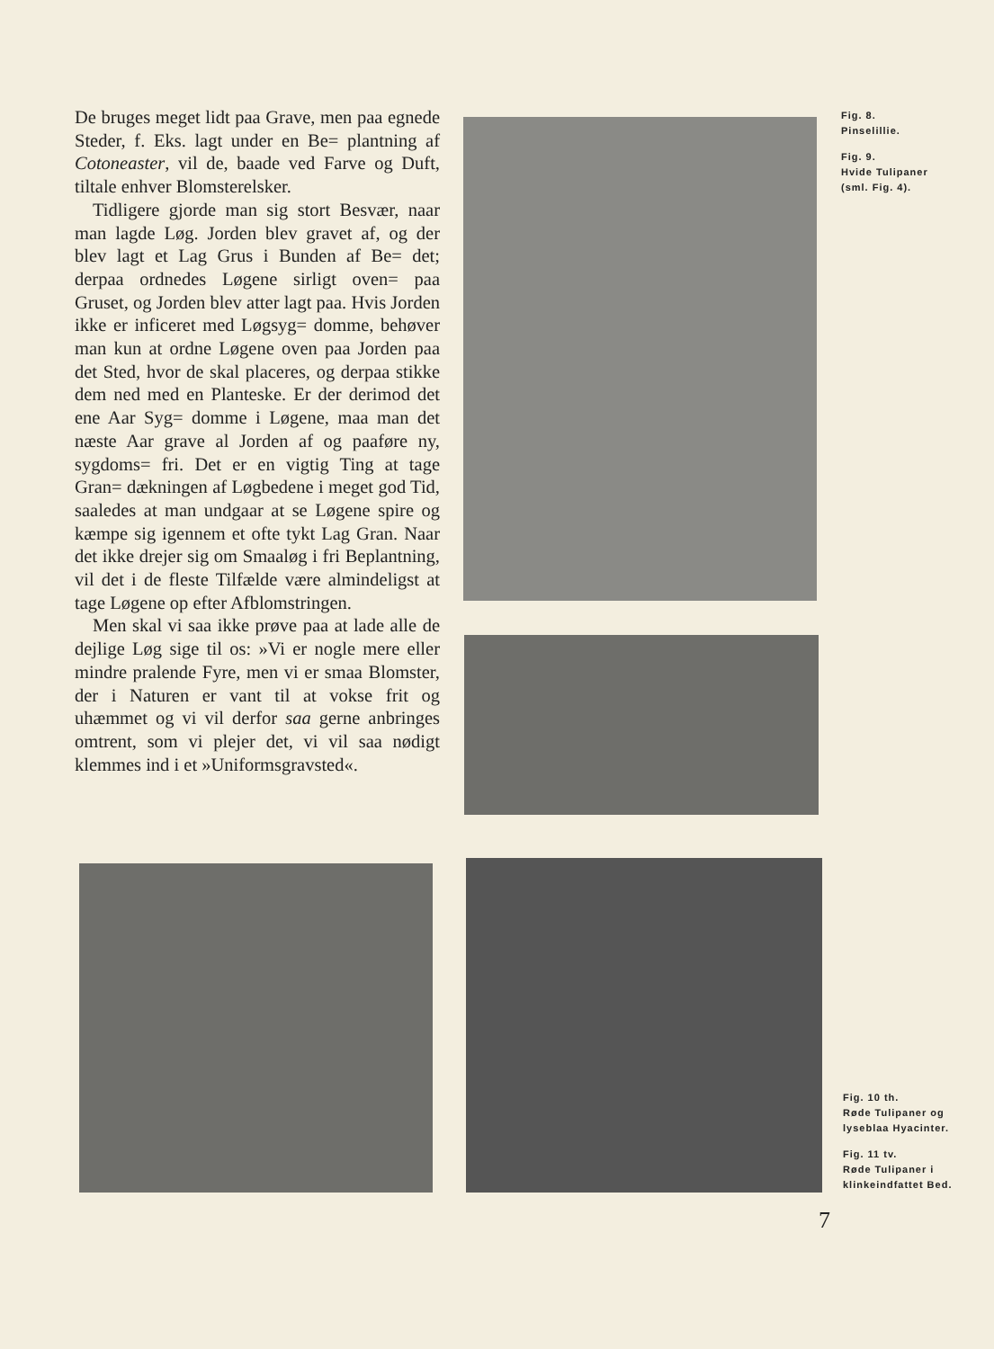De bruges meget lidt paa Grave, men paa egnede Steder, f. Eks. lagt under en Be= plantning af Cotoneaster, vil de, baade ved Farve og Duft, tiltale enhver Blomsterelsker.
Tidligere gjorde man sig stort Besvær, naar man lagde Løg. Jorden blev gravet af, og der blev lagt et Lag Grus i Bunden af Be= det; derpaa ordnedes Løgene sirligt oven= paa Gruset, og Jorden blev atter lagt paa. Hvis Jorden ikke er inficeret med Løgsyg= domme, behøver man kun at ordne Løgene oven paa Jorden paa det Sted, hvor de skal placeres, og derpaa stikke dem ned med en Planteske. Er der derimod det ene Aar Syg= domme i Løgene, maa man det næste Aar grave al Jorden af og paaføre ny, sygdoms= fri. Det er en vigtig Ting at tage Gran= dækningen af Løgbedene i meget god Tid, saaledes at man undgaar at se Løgene spire og kæmpe sig igennem et ofte tykt Lag Gran. Naar det ikke drejer sig om Smaaløg i fri Beplantning, vil det i de fleste Tilfælde være almindeligst at tage Løgene op efter Afblomstringen.
Men skal vi saa ikke prøve paa at lade alle de dejlige Løg sige til os: »Vi er nogle mere eller mindre pralende Fyre, men vi er smaa Blomster, der i Naturen er vant til at vokse frit og uhæmmet og vi vil derfor saa gerne anbringes omtrent, som vi plejer det, vi vil saa nødigt klemmes ind i et »Uniformsgravsted«.
Fig. 8.
Pinselillie.
Fig. 9.
Hvide Tulipaner
(sml. Fig. 4).
Fig. 10 th.
Røde Tulipaner og
lyseblaa Hyacinter.
Fig. 11 tv.
Røde Tulipaner i
klinkeindfattet Bed.
7